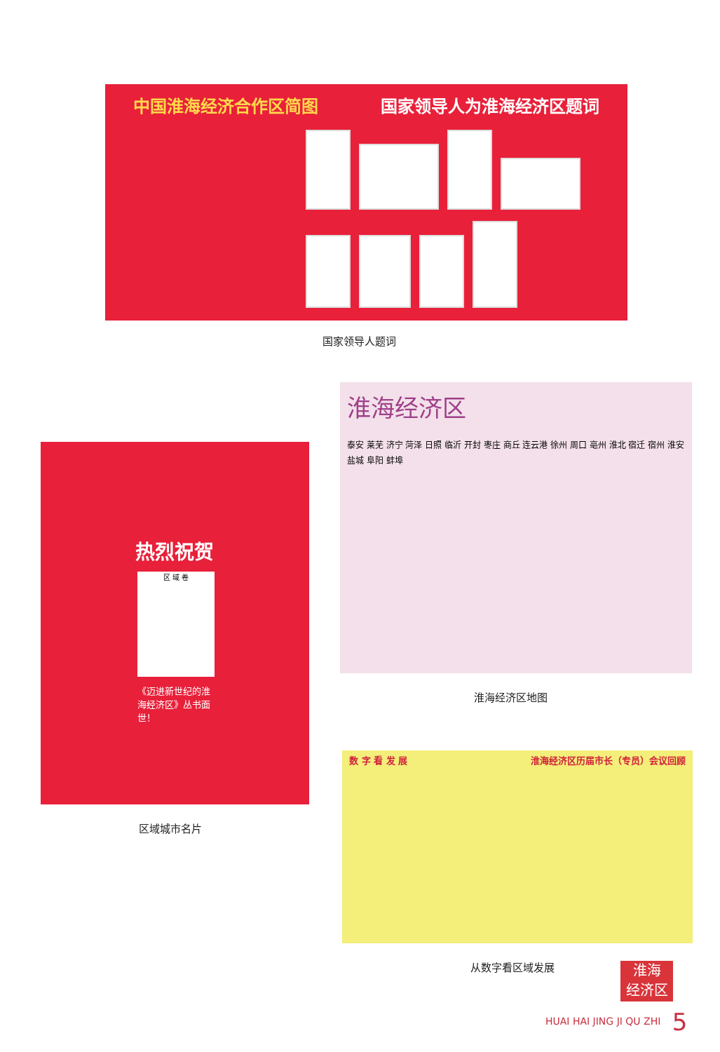中国淮海经济合作区简图 国家领导人为淮海经济区题词
国家领导人题词
热烈祝贺
区 域 卷
《迈进新世纪的淮海经济区》丛书面世！
区域城市名片
淮海经济区
泰安 莱芜 济宁 菏泽 日照 临沂 开封 枣庄 商丘 连云港 徐州 周口 亳州 淮北 宿迁 宿州 淮安 盐城 阜阳 蚌埠
淮海经济区地图
数 字 看 发 展 淮海经济区历届市长（专员）会议回顾
从数字看区域发展
淮海
经济区志
HUAI HAI JING JI QU ZHI 5